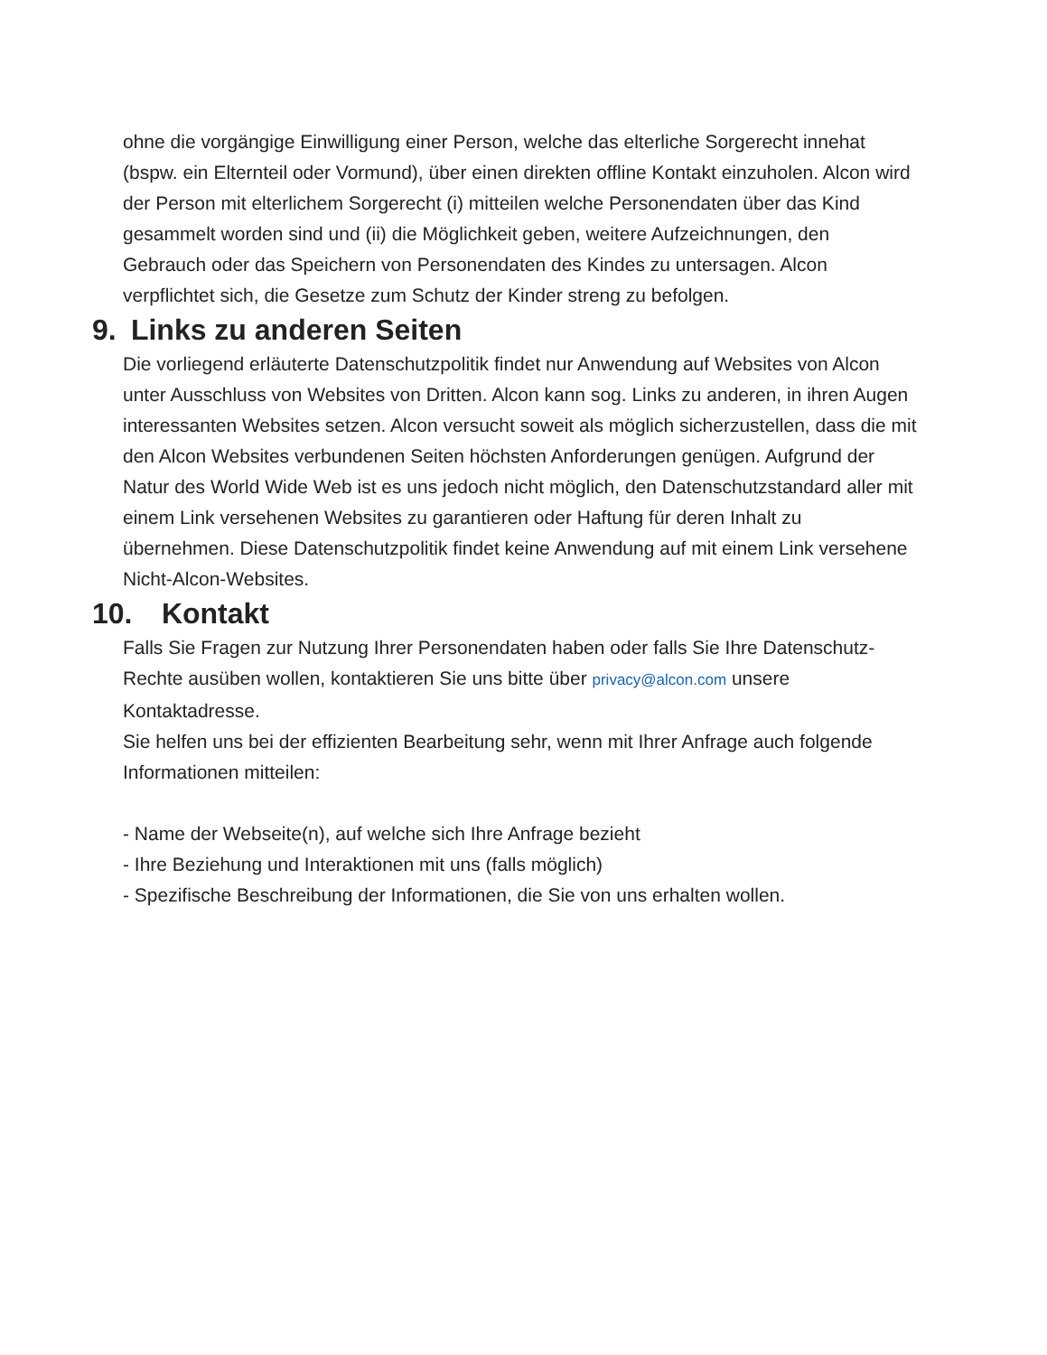ohne die vorgängige Einwilligung einer Person, welche das elterliche Sorgerecht innehat (bspw. ein Elternteil oder Vormund), über einen direkten offline Kontakt einzuholen. Alcon wird der Person mit elterlichem Sorgerecht (i) mitteilen welche Personendaten über das Kind gesammelt worden sind und (ii) die Möglichkeit geben, weitere Aufzeichnungen, den Gebrauch oder das Speichern von Personendaten des Kindes zu untersagen. Alcon verpflichtet sich, die Gesetze zum Schutz der Kinder streng zu befolgen.
9. Links zu anderen Seiten
Die vorliegend erläuterte Datenschutzpolitik findet nur Anwendung auf Websites von Alcon unter Ausschluss von Websites von Dritten. Alcon kann sog. Links zu anderen, in ihren Augen interessanten Websites setzen. Alcon versucht soweit als möglich sicherzustellen, dass die mit den Alcon Websites verbundenen Seiten höchsten Anforderungen genügen. Aufgrund der Natur des World Wide Web ist es uns jedoch nicht möglich, den Datenschutzstandard aller mit einem Link versehenen Websites zu garantieren oder Haftung für deren Inhalt zu übernehmen. Diese Datenschutzpolitik findet keine Anwendung auf mit einem Link versehene Nicht-Alcon-Websites.
10. Kontakt
Falls Sie Fragen zur Nutzung Ihrer Personendaten haben oder falls Sie Ihre Datenschutz-Rechte ausüben wollen, kontaktieren Sie uns bitte über privacy@alcon.com unsere Kontaktadresse.
Sie helfen uns bei der effizienten Bearbeitung sehr, wenn mit Ihrer Anfrage auch folgende Informationen mitteilen:
- Name der Webseite(n), auf welche sich Ihre Anfrage bezieht
- Ihre Beziehung und Interaktionen mit uns (falls möglich)
- Spezifische Beschreibung der Informationen, die Sie von uns erhalten wollen.